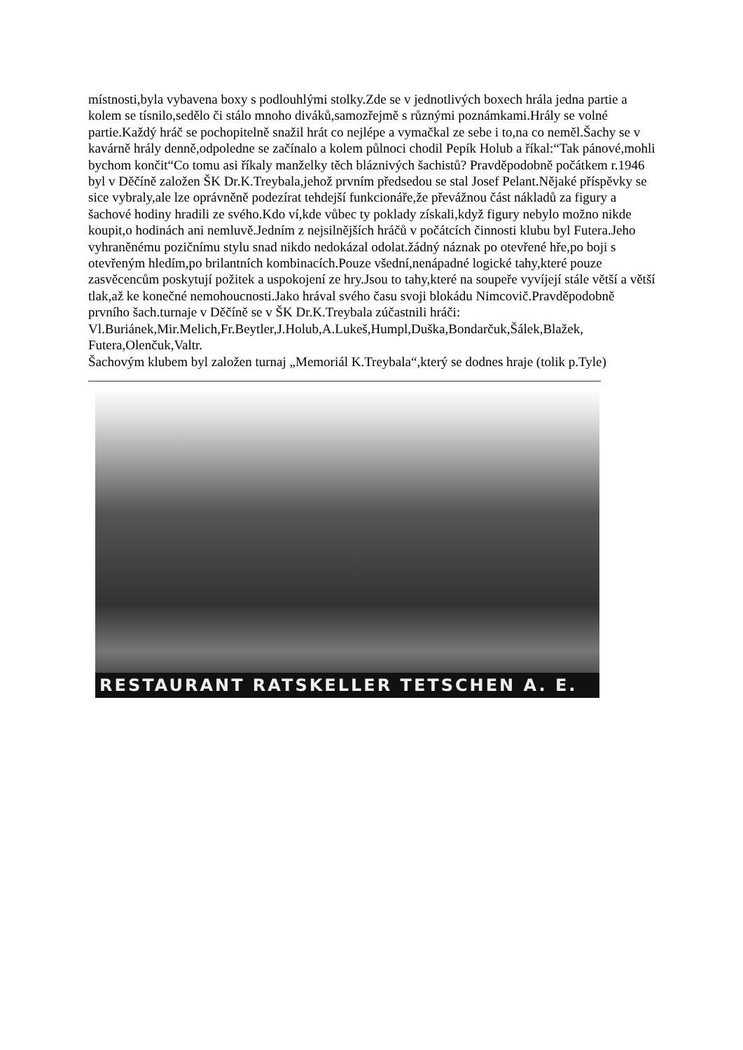místnosti,byla vybavena boxy s podlouhlými stolky.Zde se v jednotlivých boxech hrála jedna partie a kolem se tísnilo,sedělo či stálo mnoho diváků,samozřejmě s různými poznámkami.Hrály se volné partie.Každý hráč se pochopitelně snažil hrát co nejlépe a vymačkal ze sebe i to,na co neměl.Šachy se v kavárně hrály denně,odpoledne se začínalo a kolem půlnoci chodil Pepík Holub a říkal:“Tak pánové,mohli bychom končit“Co tomu asi říkaly manželky těch bláznivých šachistů? Pravděpodobně počátkem r.1946 byl v Děčíně založen ŠK Dr.K.Treybala,jehož prvním předsedou se stal Josef Pelant.Nějaké příspěvky se sice vybraly,ale lze oprávněně podezírat tehdejší funkcionáře,že převážnou část nákladů za figury a šachové hodiny hradili ze svého.Kdo ví,kde vůbec ty poklady získali,když figury nebylo možno nikde koupit,o hodinách ani nemluvě.Jedním z nejsilnějších hráčů v počátcích činnosti klubu byl Futera.Jeho vyhraněnému pozičnímu stylu snad nikdo nedokázal odolat.žádný náznak po otevřené hře,po boji s otevřeným hledím,po brilantních kombinacích.Pouze všední,nenápadné logické tahy,které pouze zasvěcencům poskytují požitek a uspokojení ze hry.Jsou to tahy,které na soupeře vyvíjejí stále větší a větší tlak,až ke konečné nemohoucnosti.Jako hrával svého času svoji blokádu Nimcovič.Pravděpodobně prvního šach.turnaje v Děčíně se v ŠK Dr.K.Treybala zúčastnili hráči: Vl.Buriánek,Mir.Melich,Fr.Beytler,J.Holub,A.Lukeš,Humpl,Duška,Bondarčuk,Šálek,Blažek, Futera,Olenčuk,Valtr.
Šachovým klubem byl založen turnaj „Memoriál K.Treybala“,který se dodnes hraje (tolik p.Tyle)
RESTAURANT RATSKELLER TETSCHEN A. E.